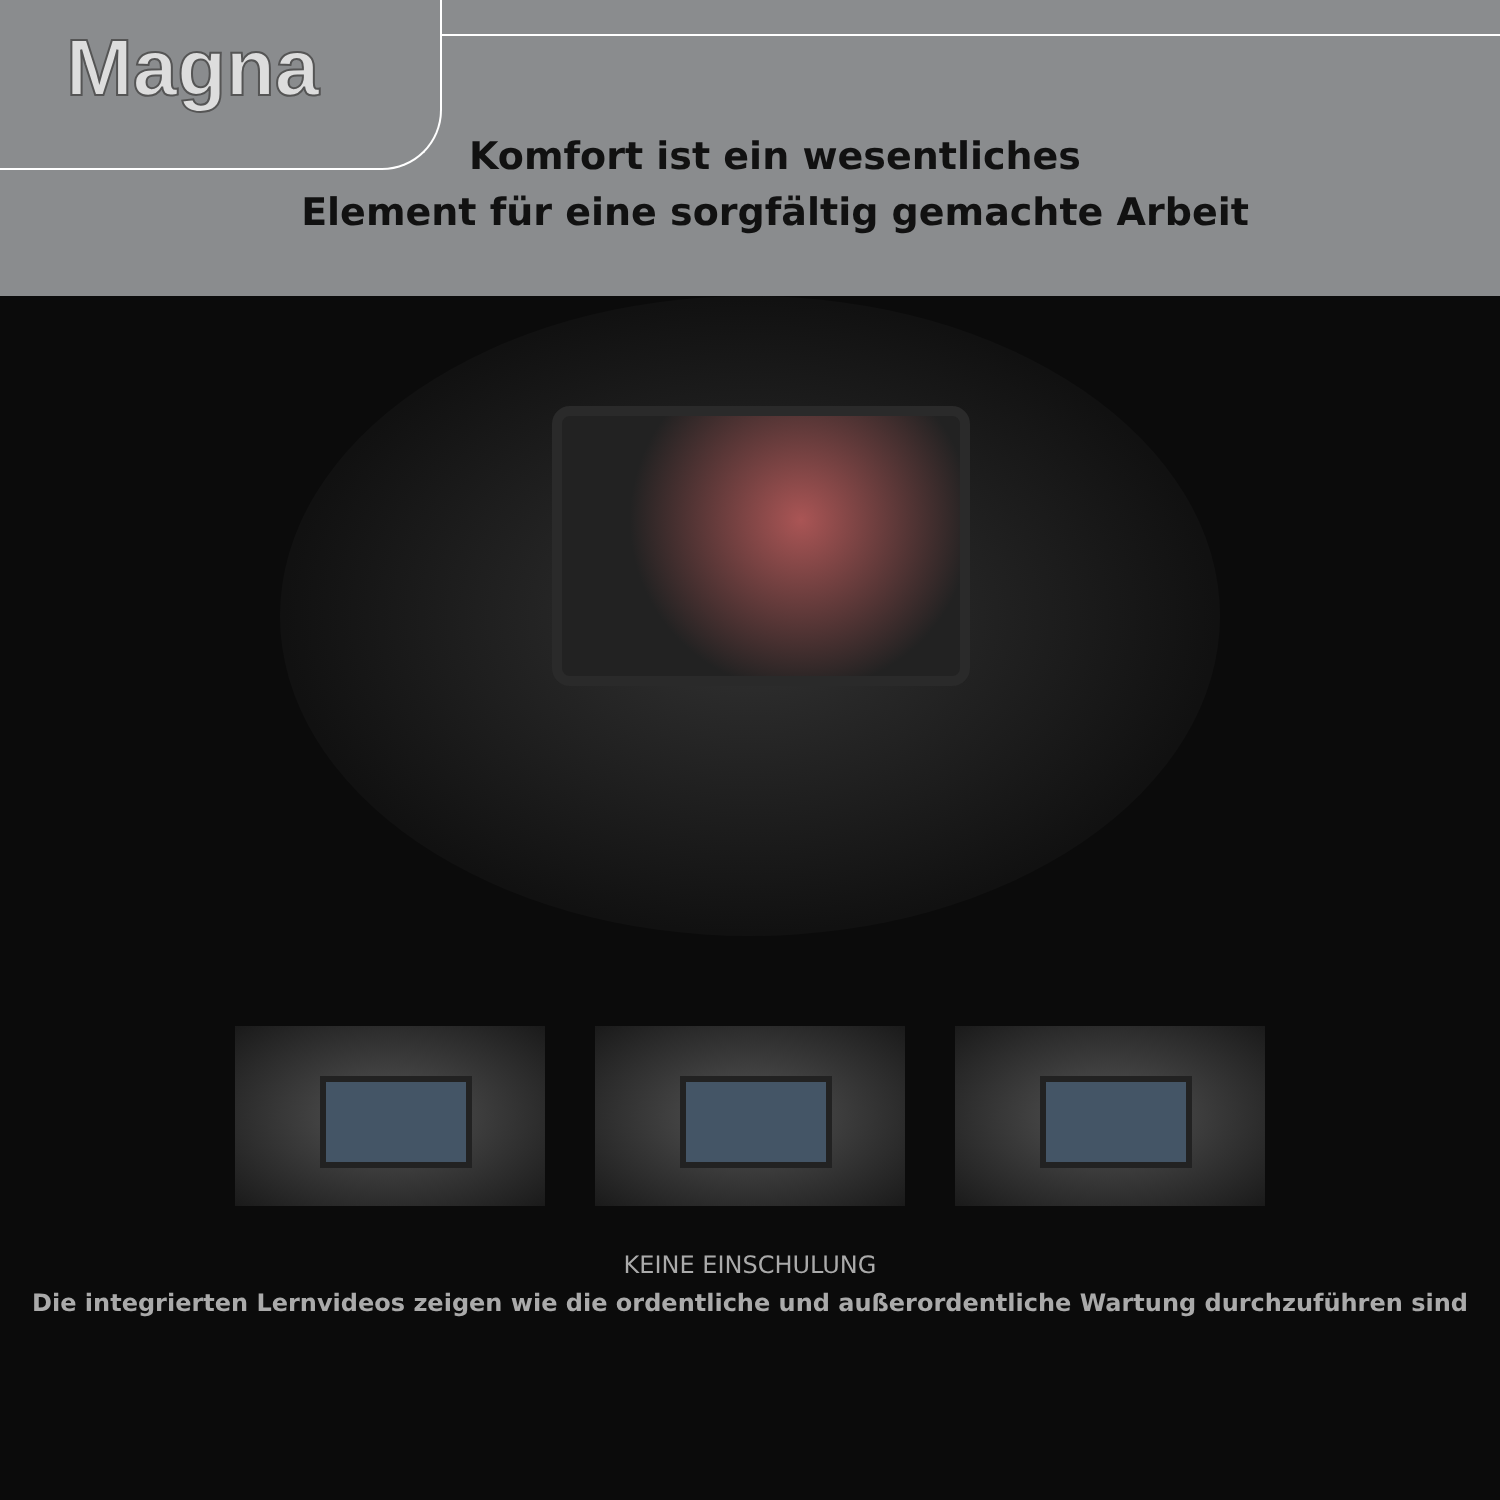Magna
Komfort ist ein wesentliches
Element für eine sorgfältig gemachte Arbeit
KEINE EINSCHULUNG
Die integrierten Lernvideos zeigen wie die ordentliche und außerordentliche Wartung durchzuführen sind